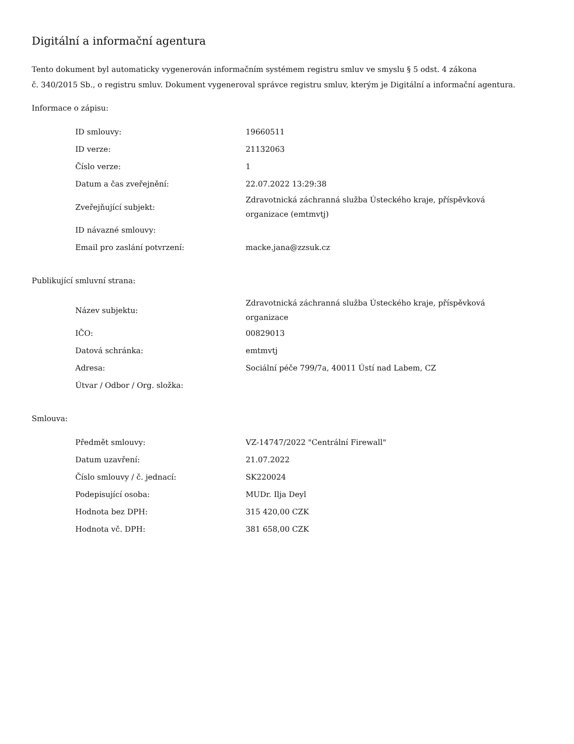Digitální a informační agentura
Tento dokument byl automaticky vygenerován informačním systémem registru smluv ve smyslu § 5 odst. 4 zákona
č. 340/2015 Sb., o registru smluv. Dokument vygeneroval správce registru smluv, kterým je Digitální a informační agentura.
Informace o zápisu:
| ID smlouvy: | 19660511 |
| ID verze: | 21132063 |
| Číslo verze: | 1 |
| Datum a čas zveřejnění: | 22.07.2022 13:29:38 |
| Zveřejňující subjekt: | Zdravotnická záchranná služba Ústeckého kraje, příspěvková organizace (emtmvtj) |
| ID návazné smlouvy: | |
| Email pro zaslání potvrzení: | macke.jana@zzsuk.cz |
Publikující smluvní strana:
| Název subjektu: | Zdravotnická záchranná služba Ústeckého kraje, příspěvková organizace |
| IČO: | 00829013 |
| Datová schránka: | emtmvtj |
| Adresa: | Sociální péče 799/7a, 40011 Ústí nad Labem, CZ |
| Útvar / Odbor / Org. složka: | |
Smlouva:
| Předmět smlouvy: | VZ-14747/2022 "Centrální Firewall" |
| Datum uzavření: | 21.07.2022 |
| Číslo smlouvy / č. jednací: | SK220024 |
| Podepisující osoba: | MUDr. Ilja Deyl |
| Hodnota bez DPH: | 315 420,00 CZK |
| Hodnota vč. DPH: | 381 658,00 CZK |